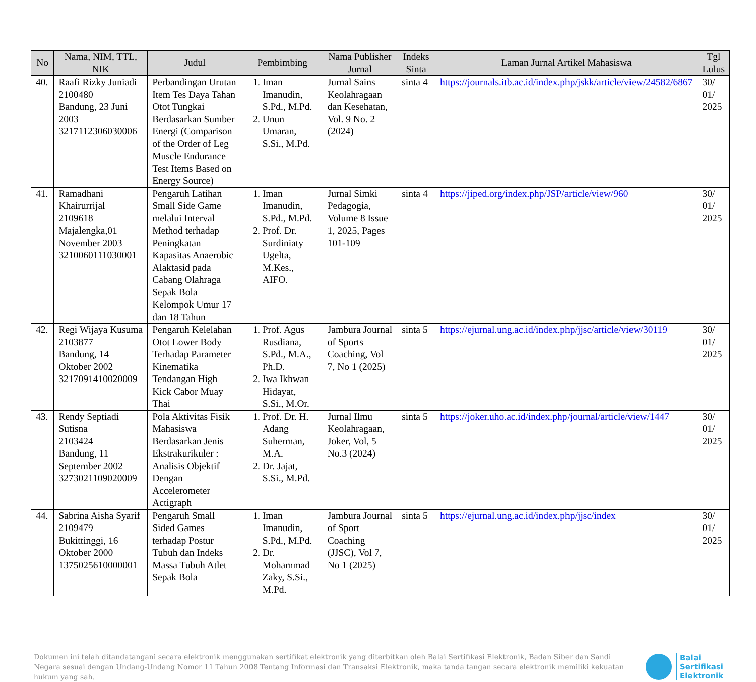| No | Nama, NIM, TTL, NIK | Judul | Pembimbing | Nama Publisher Jurnal | Indeks Sinta | Laman Jurnal Artikel Mahasiswa | Tgl Lulus |
| --- | --- | --- | --- | --- | --- | --- | --- |
| 40. | Raafi Rizky Juniadi 2100480 Bandung, 23 Juni 2003 3217112306030006 | Perbandingan Urutan Item Tes Daya Tahan Otot Tungkai Berdasarkan Sumber Energi (Comparison of the Order of Leg Muscle Endurance Test Items Based on Energy Source) | 1. Iman Imanudin, S.Pd., M.Pd. 2. Unun Umaran, S.Si., M.Pd. | Jurnal Sains Keolahragaan dan Kesehatan, Vol. 9 No. 2 (2024) | sinta 4 | https://journals.itb.ac.id/index.php/jskk/article/view/24582/6867 | 30/ 01/ 2025 |
| 41. | Ramadhani Khairurrijal 2109618 Majalengka,01 November 2003 3210060111030001 | Pengaruh Latihan Small Side Game melalui Interval Method terhadap Peningkatan Kapasitas Anaerobic Alaktasid pada Cabang Olahraga Sepak Bola Kelompok Umur 17 dan 18 Tahun | 1. Iman Imanudin, S.Pd., M.Pd. 2. Prof. Dr. Surdiniaty Ugelta, M.Kes., AIFO. | Jurnal Simki Pedagogia, Volume 8 Issue 1, 2025, Pages 101-109 | sinta 4 | https://jiped.org/index.php/JSP/article/view/960 | 30/ 01/ 2025 |
| 42. | Regi Wijaya Kusuma 2103877 Bandung, 14 Oktober 2002 3217091410020009 | Pengaruh Kelelahan Otot Lower Body Terhadap Parameter Kinematika Tendangan High Kick Cabor Muay Thai | 1. Prof. Agus Rusdiana, S.Pd., M.A., Ph.D. 2. Iwa Ikhwan Hidayat, S.Si., M.Or. | Jambura Journal of Sports Coaching, Vol 7, No 1 (2025) | sinta 5 | https://ejurnal.ung.ac.id/index.php/jjsc/article/view/30119 | 30/ 01/ 2025 |
| 43. | Rendy Septiadi Sutisna 2103424 Bandung, 11 September 2002 3273021109020009 | Pola Aktivitas Fisik Mahasiswa Berdasarkan Jenis Ekstrakurikuler : Analisis Objektif Dengan Accelerometer Actigraph | 1. Prof. Dr. H. Adang Suherman, M.A. 2. Dr. Jajat, S.Si., M.Pd. | Jurnal Ilmu Keolahragaan, Joker, Vol, 5 No.3 (2024) | sinta 5 | https://joker.uho.ac.id/index.php/journal/article/view/1447 | 30/ 01/ 2025 |
| 44. | Sabrina Aisha Syarif 2109479 Bukittinggi, 16 Oktober 2000 1375025610000001 | Pengaruh Small Sided Games terhadap Postur Tubuh dan Indeks Massa Tubuh Atlet Sepak Bola | 1. Iman Imanudin, S.Pd., M.Pd. 2. Dr. Mohammad Zaky, S.Si., M.Pd. | Jambura Journal of Sport Coaching (JJSC), Vol 7, No 1 (2025) | sinta 5 | https://ejurnal.ung.ac.id/index.php/jjsc/index | 30/ 01/ 2025 |
Dokumen ini telah ditandatangani secara elektronik menggunakan sertifikat elektronik yang diterbitkan oleh Balai Sertifikasi Elektronik, Badan Siber dan Sandi Negara sesuai dengan Undang-Undang Nomor 11 Tahun 2008 Tentang Informasi dan Transaksi Elektronik, maka tanda tangan secara elektronik memiliki kekuatan hukum yang sah.
Balai
Sertifikasi
Elektronik